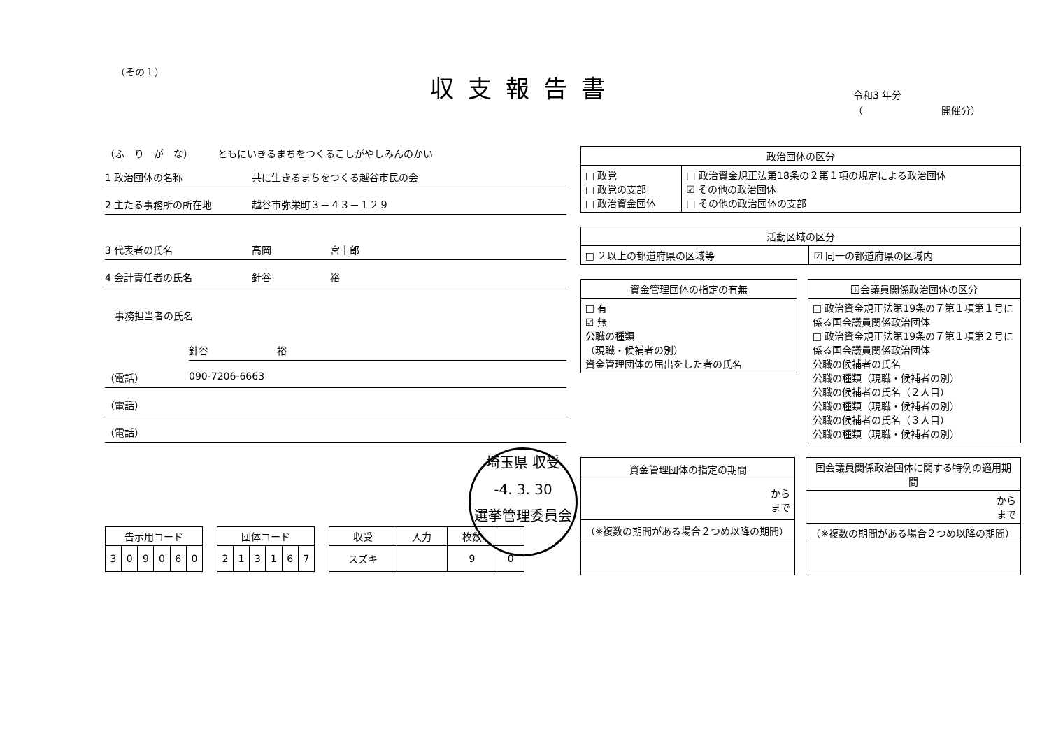（その１）
収支報告書
令和3 年分
（　　　　　　　　開催分）
（ふ　り　が　な）　　　ともにいきるまちをつくるこしがやしみんのかい
1 政治団体の名称 共に生きるまちをつくる越谷市民の会
2 主たる事務所の所在地 越谷市弥栄町３－４３－１２９
3 代表者の氏名 高岡　　　　　　宮十郎
4 会計責任者の氏名 針谷　　　　　　裕
　事務担当者の氏名
針谷　　　　　　　裕
（電話） 090-7206-6663
（電話）
（電話）
| 告示用コード | | | | | |
| --- | --- | --- | --- | --- | --- |
| 3 | 0 | 9 | 0 | 6 | 0 |
| 団体コード | | | | | |
| --- | --- | --- | --- | --- | --- |
| 2 | 1 | 3 | 1 | 6 | 7 |
| 収受 | 入力 | 枚数 | |
| --- | --- | --- | --- |
| スズキ | | 9 | 0 |
| 政治団体の区分 | |
| --- | --- |
| □ 政党 □ 政党の支部 □ 政治資金団体 | □ 政治資金規正法第18条の２第１項の規定による政治団体 ☑ その他の政治団体 □ その他の政治団体の支部 |
| 活動区域の区分 | |
| --- | --- |
| □ ２以上の都道府県の区域等 | ☑ 同一の都道府県の区域内 |
| 資金管理団体の指定の有無 |
| --- |
| □ 有 ☑ 無 公職の種類 （現職・候補者の別） 資金管理団体の届出をした者の氏名 |
| 国会議員関係政治団体の区分 |
| --- |
| □ 政治資金規正法第19条の７第１項第１号に係る国会議員関係政治団体 □ 政治資金規正法第19条の７第１項第２号に係る国会議員関係政治団体 公職の候補者の氏名 公職の種類（現職・候補者の別） 公職の候補者の氏名（２人目） 公職の種類（現職・候補者の別） 公職の候補者の氏名（３人目） 公職の種類（現職・候補者の別） |
| 資金管理団体の指定の期間 |
| --- |
| から まで |
| （※複数の期間がある場合２つめ以降の期間） |
| 国会議員関係政治団体に関する特例の適用期間 |
| --- |
| から まで |
| （※複数の期間がある場合２つめ以降の期間） |
埼玉県 収受
-4. 3. 30
選挙管理委員会